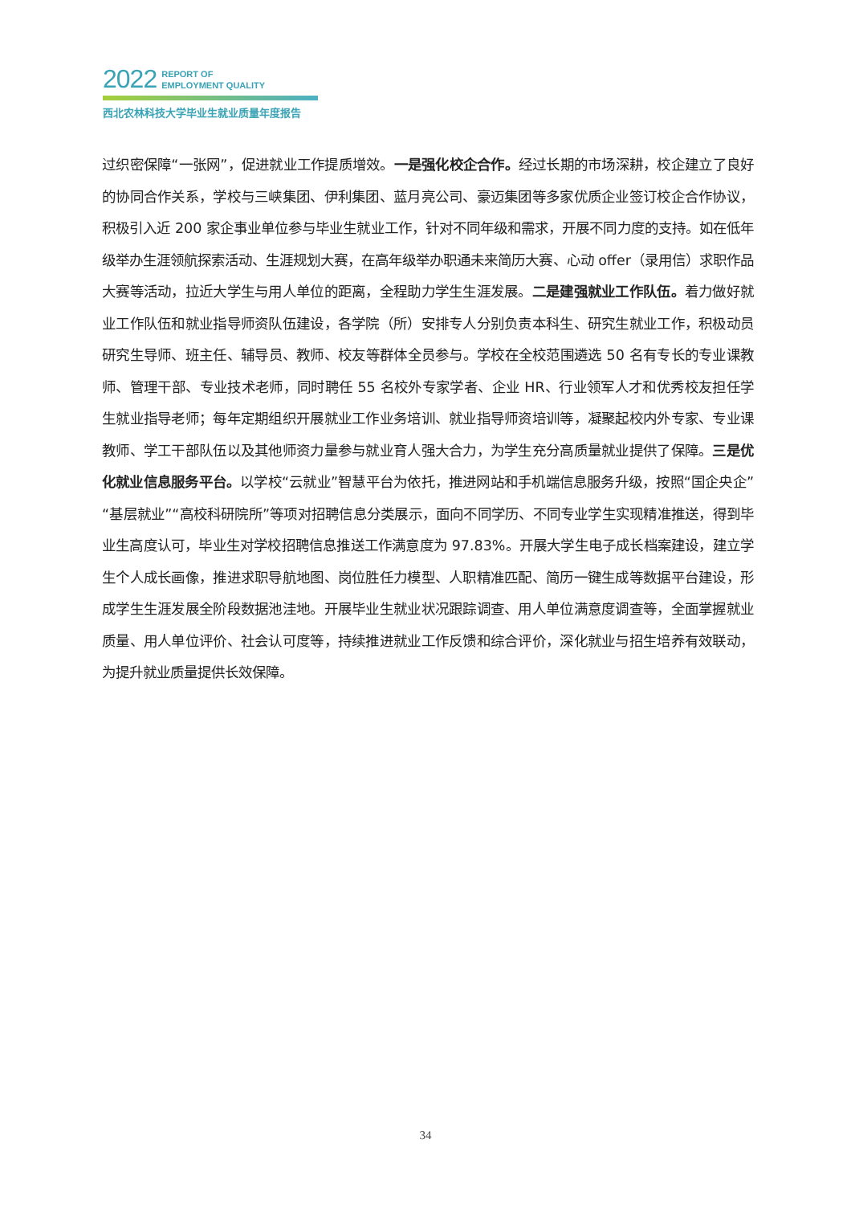2022 REPORT OF
EMPLOYMENT QUALITY
西北农林科技大学毕业生就业质量年度报告
过织密保障“一张网”，促进就业工作提质增效。一是强化校企合作。经过长期的市场深耕，校企建立了良好的协同合作关系，学校与三峡集团、伊利集团、蓝月亮公司、豪迈集团等多家优质企业签订校企合作协议，积极引入近 200 家企事业单位参与毕业生就业工作，针对不同年级和需求，开展不同力度的支持。如在低年级举办生涯领航探索活动、生涯规划大赛，在高年级举办职通未来简历大赛、心动 offer（录用信）求职作品大赛等活动，拉近大学生与用人单位的距离，全程助力学生生涯发展。二是建强就业工作队伍。着力做好就业工作队伍和就业指导师资队伍建设，各学院（所）安排专人分别负责本科生、研究生就业工作，积极动员研究生导师、班主任、辅导员、教师、校友等群体全员参与。学校在全校范围遴选 50 名有专长的专业课教师、管理干部、专业技术老师，同时聘任 55 名校外专家学者、企业 HR、行业领军人才和优秀校友担任学生就业指导老师；每年定期组织开展就业工作业务培训、就业指导师资培训等，凝聚起校内外专家、专业课教师、学工干部队伍以及其他师资力量参与就业育人强大合力，为学生充分高质量就业提供了保障。三是优化就业信息服务平台。以学校“云就业”智慧平台为依托，推进网站和手机端信息服务升级，按照“国企央企”“基层就业”“高校科研院所”等项对招聘信息分类展示，面向不同学历、不同专业学生实现精准推送，得到毕业生高度认可，毕业生对学校招聘信息推送工作满意度为 97.83%。开展大学生电子成长档案建设，建立学生个人成长画像，推进求职导航地图、岗位胜任力模型、人职精准匹配、简历一键生成等数据平台建设，形成学生生涯发展全阶段数据池洼地。开展毕业生就业状况跟踪调查、用人单位满意度调查等，全面掌握就业质量、用人单位评价、社会认可度等，持续推进就业工作反馈和综合评价，深化就业与招生培养有效联动，为提升就业质量提供长效保障。
34